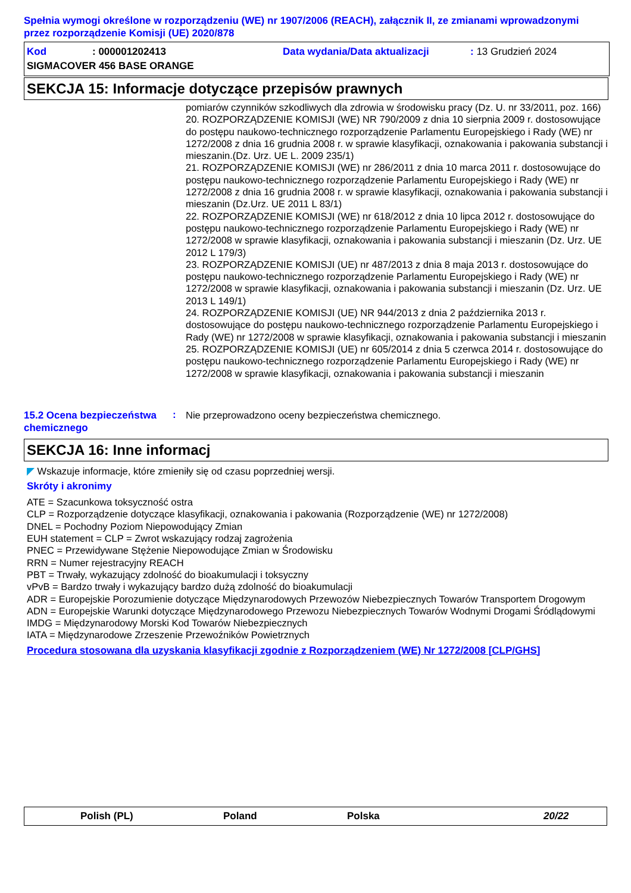Spełnia wymogi określone w rozporządzeniu (WE) nr 1907/2006 (REACH), załącznik II, ze zmianami wprowadzonymi przez rozporządzenie Komisji (UE) 2020/878
Kod: 000001202413 Data wydania/Data aktualizacji: 13 Grudzień 2024
SIGMACOVER 456 BASE ORANGE
SEKCJA 15: Informacje dotyczące przepisów prawnych
pomiarów czynników szkodliwych dla zdrowia w środowisku pracy (Dz. U. nr 33/2011, poz. 166)
20. ROZPORZĄDZENIE KOMISJI (WE) NR 790/2009 z dnia 10 sierpnia 2009 r. dostosowujące do postępu naukowo-technicznego rozporządzenie Parlamentu Europejskiego i Rady (WE) nr 1272/2008 z dnia 16 grudnia 2008 r. w sprawie klasyfikacji, oznakowania i pakowania substancji i mieszanin.(Dz. Urz. UE L. 2009 235/1)
21. ROZPORZĄDZENIE KOMISJI (WE) nr 286/2011 z dnia 10 marca 2011 r. dostosowujące do postępu naukowo-technicznego rozporządzenie Parlamentu Europejskiego i Rady (WE) nr 1272/2008 z dnia 16 grudnia 2008 r. w sprawie klasyfikacji, oznakowania i pakowania substancji i mieszanin (Dz.Urz. UE 2011 L 83/1)
22. ROZPORZĄDZENIE KOMISJI (WE) nr 618/2012 z dnia 10 lipca 2012 r. dostosowujące do postępu naukowo-technicznego rozporządzenie Parlamentu Europejskiego i Rady (WE) nr 1272/2008 w sprawie klasyfikacji, oznakowania i pakowania substancji i mieszanin (Dz. Urz. UE 2012 L 179/3)
23. ROZPORZĄDZENIE KOMISJI (UE) nr 487/2013 z dnia 8 maja 2013 r. dostosowujące do postępu naukowo-technicznego rozporządzenie Parlamentu Europejskiego i Rady (WE) nr 1272/2008 w sprawie klasyfikacji, oznakowania i pakowania substancji i mieszanin (Dz. Urz. UE 2013 L 149/1)
24. ROZPORZĄDZENIE KOMISJI (UE) NR 944/2013 z dnia 2 października 2013 r. dostosowujące do postępu naukowo-technicznego rozporządzenie Parlamentu Europejskiego i Rady (WE) nr 1272/2008 w sprawie klasyfikacji, oznakowania i pakowania substancji i mieszanin
25. ROZPORZĄDZENIE KOMISJI (UE) nr 605/2014 z dnia 5 czerwca 2014 r. dostosowujące do postępu naukowo-technicznego rozporządzenie Parlamentu Europejskiego i Rady (WE) nr 1272/2008 w sprawie klasyfikacji, oznakowania i pakowania substancji i mieszanin
15.2 Ocena bezpieczeństwa chemicznego
:
Nie przeprowadzono oceny bezpieczeństwa chemicznego.
SEKCJA 16: Inne informacj
◤ Wskazuje informacje, które zmieniły się od czasu poprzedniej wersji.
Skróty i akronimy
ATE = Szacunkowa toksyczność ostra
CLP = Rozporządzenie dotyczące klasyfikacji, oznakowania i pakowania (Rozporządzenie (WE) nr 1272/2008)
DNEL = Pochodny Poziom Niepowodujący Zmian
EUH statement = CLP = Zwrot wskazujący rodzaj zagrożenia
PNEC = Przewidywane Stężenie Niepowodujące Zmian w Środowisku
RRN = Numer rejestracyjny REACH
PBT = Trwały, wykazujący zdolność do bioakumulacji i toksyczny
vPvB = Bardzo trwały i wykazujący bardzo dużą zdolność do bioakumulacji
ADR = Europejskie Porozumienie dotyczące Międzynarodowych Przewozów Niebezpiecznych Towarów Transportem Drogowym
ADN = Europejskie Warunki dotyczące Międzynarodowego Przewozu Niebezpiecznych Towarów Wodnymi Drogami Śródlądowymi
IMDG = Międzynarodowy Morski Kod Towarów Niebezpiecznych
IATA = Międzynarodowe Zrzeszenie Przewoźników Powietrznych
Procedura stosowana dla uzyskania klasyfikacji zgodnie z Rozporządzeniem (WE) Nr 1272/2008 [CLP/GHS]
Polish (PL) Poland Polska 20/22